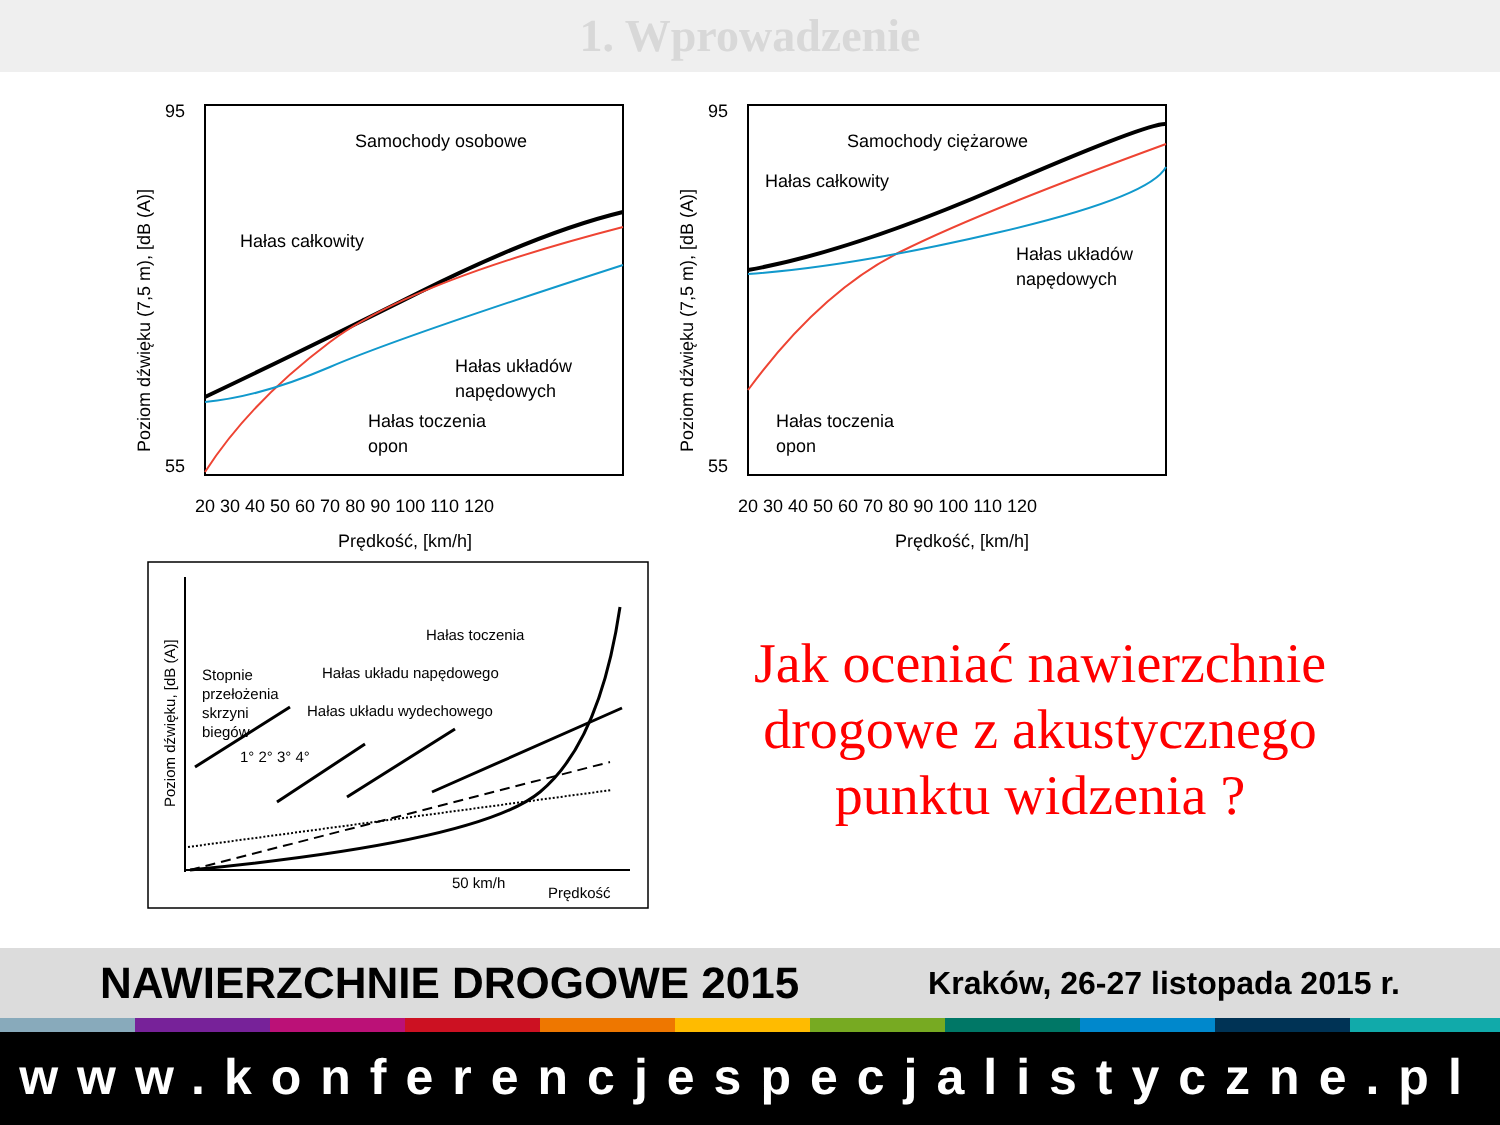1. Wprowadzenie
Samochody osobowe
Hałas całkowity
Hałas układów
napędowych
Hałas toczenia
opon
95
55
20 30 40 50 60 70 80 90 100 110 120
Prędkość, [km/h]
Poziom dźwięku (7,5 m), [dB (A)]
Samochody ciężarowe
Hałas całkowity
Hałas układów
napędowych
Hałas toczenia
opon
95
55
20 30 40 50 60 70 80 90 100 110 120
Prędkość, [km/h]
Poziom dźwięku (7,5 m), [dB (A)]
Hałas toczenia
Stopnie
przełożenia
skrzyni
biegów
Hałas układu napędowego
Hałas układu wydechowego
1° 2° 3° 4°
50 km/h
Prędkość
Poziom dźwięku, [dB (A)]
Jak oceniać nawierzchnie drogowe z akustycznego punktu widzenia ?
NAWIERZCHNIE DROGOWE 2015 Kraków, 26-27 listopada 2015 r.
www.konferencjespecjalistyczne.pl